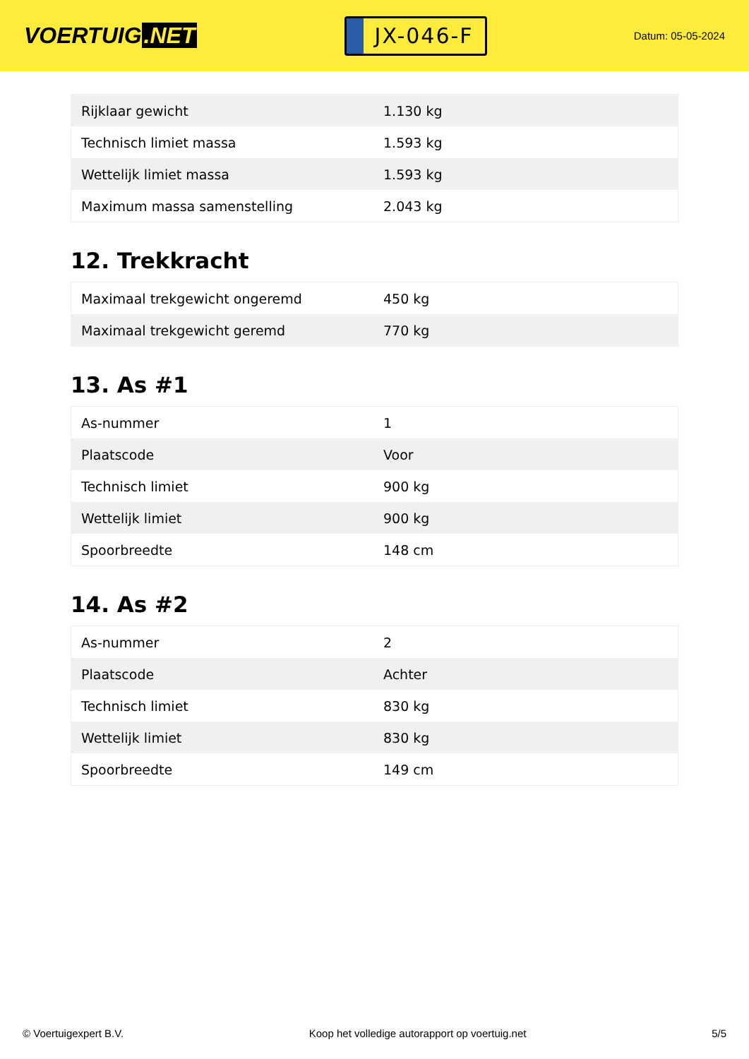VOERTUIG.NET
JX-046-F
Datum: 05-05-2024
| Rijklaar gewicht | 1.130 kg |
| Technisch limiet massa | 1.593 kg |
| Wettelijk limiet massa | 1.593 kg |
| Maximum massa samenstelling | 2.043 kg |
12. Trekkracht
| Maximaal trekgewicht ongeremd | 450 kg |
| Maximaal trekgewicht geremd | 770 kg |
13. As #1
| As-nummer | 1 |
| Plaatscode | Voor |
| Technisch limiet | 900 kg |
| Wettelijk limiet | 900 kg |
| Spoorbreedte | 148 cm |
14. As #2
| As-nummer | 2 |
| Plaatscode | Achter |
| Technisch limiet | 830 kg |
| Wettelijk limiet | 830 kg |
| Spoorbreedte | 149 cm |
© Voertuigexpert B.V. Koop het volledige autorapport op voertuig.net 5/5